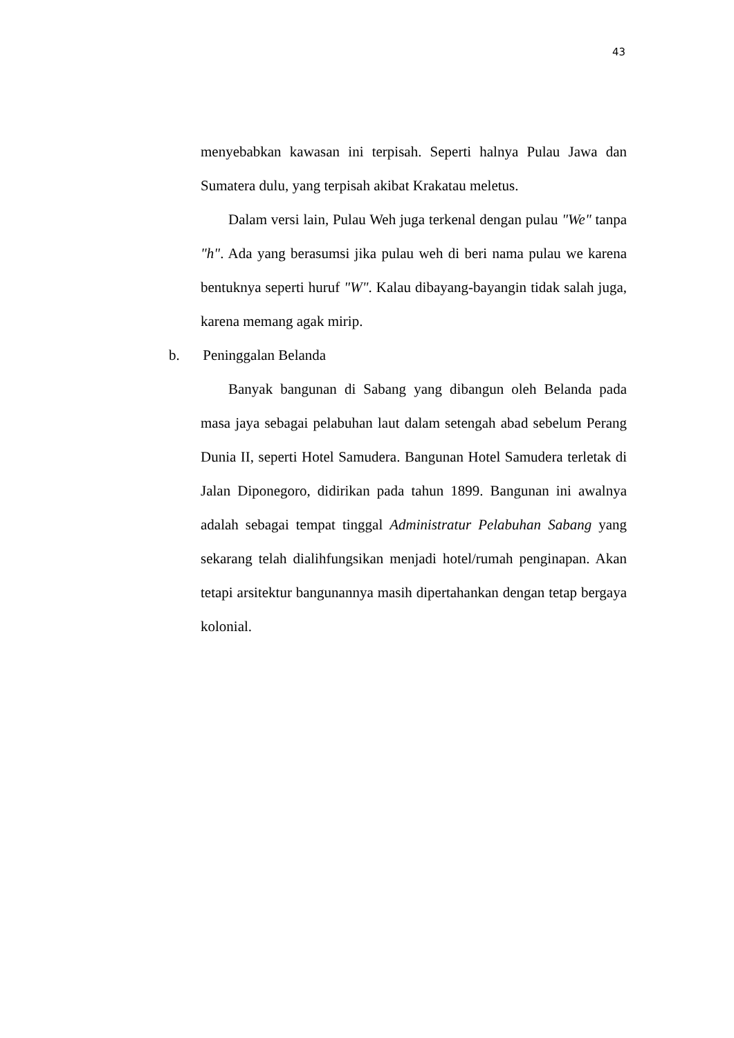43
menyebabkan kawasan ini terpisah. Seperti halnya Pulau Jawa dan Sumatera dulu, yang terpisah akibat Krakatau meletus.
Dalam versi lain, Pulau Weh juga terkenal dengan pulau "We" tanpa "h". Ada yang berasumsi jika pulau weh di beri nama pulau we karena bentuknya seperti huruf "W". Kalau dibayang-bayangin tidak salah juga, karena memang agak mirip.
b. Peninggalan Belanda
Banyak bangunan di Sabang yang dibangun oleh Belanda pada masa jaya sebagai pelabuhan laut dalam setengah abad sebelum Perang Dunia II, seperti Hotel Samudera. Bangunan Hotel Samudera terletak di Jalan Diponegoro, didirikan pada tahun 1899. Bangunan ini awalnya adalah sebagai tempat tinggal Administratur Pelabuhan Sabang yang sekarang telah dialihfungsikan menjadi hotel/rumah penginapan. Akan tetapi arsitektur bangunannya masih dipertahankan dengan tetap bergaya kolonial.